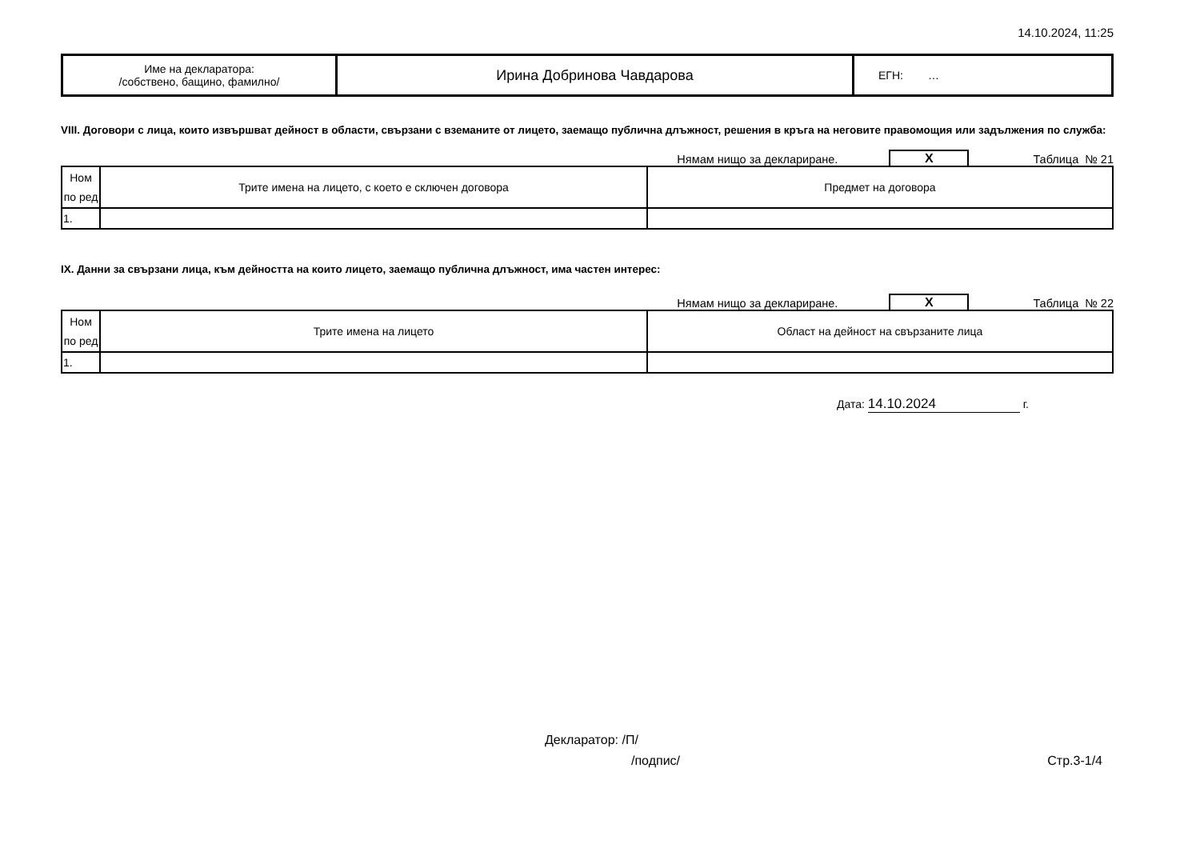14.10.2024, 11:25
| Име на декларатора: /собствено, бащино, фамилно/ | Ирина Добринова Чавдарова | ЕГН: … |
VIII. Договори с лица, които извършват дейност в области, свързани с вземаните от лицето, заемащо публична длъжност, решения в кръга на неговите правомощия или задължения по служба:
Нямам нищо за деклариране. X Таблица № 21
| Ном по ред | Трите имена на лицето, с което е сключен договора | Предмет на договора |
| --- | --- | --- |
| 1. | | |
IX. Данни за свързани лица, към дейността на които лицето, заемащо публична длъжност, има частен интерес:
Нямам нищо за деклариране. X Таблица № 22
| Ном по ред | Трите имена на лицето | Област на дейност на свързаните лица |
| --- | --- | --- |
| 1. | | |
Дата: 14.10.2024 г.
Декларатор: /П/
/подпис/ Стр.3-1/4